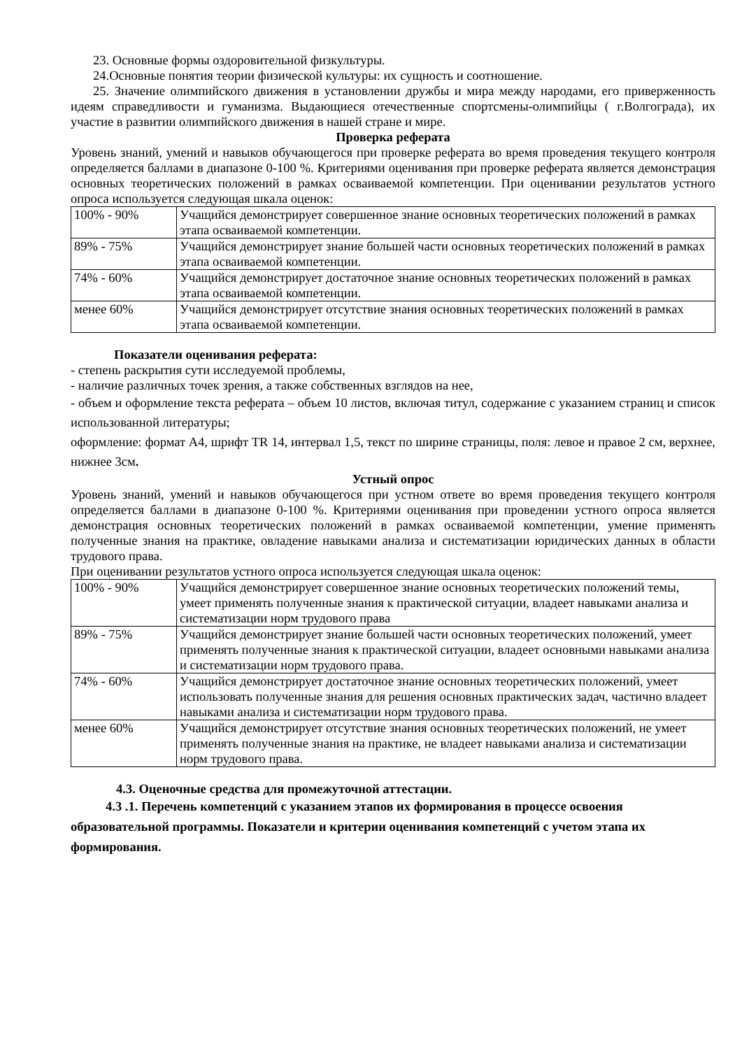23. Основные формы оздоровительной физкультуры.
24.Основные понятия теории физической культуры: их сущность и соотношение.
25. Значение олимпийского движения в установлении дружбы и мира между народами, его приверженность идеям справедливости и гуманизма. Выдающиеся отечественные спортсмены-олимпийцы ( г.Волгограда), их участие в развитии олимпийского движения в нашей стране и мире.
Проверка реферата
Уровень знаний, умений и навыков обучающегося при проверке реферата во время проведения текущего контроля определяется баллами в диапазоне 0-100 %. Критериями оценивания при проверке реферата является демонстрация основных теоретических положений в рамках осваиваемой компетенции. При оценивании результатов устного опроса используется следующая шкала оценок:
| 100% - 90% | Учащийся демонстрирует совершенное знание основных теоретических положений в рамках этапа осваиваемой компетенции. |
| 89% - 75% | Учащийся демонстрирует знание большей части основных теоретических положений в рамках этапа осваиваемой компетенции. |
| 74% - 60% | Учащийся демонстрирует достаточное знание основных теоретических положений в рамках этапа осваиваемой компетенции. |
| менее 60% | Учащийся демонстрирует отсутствие знания основных теоретических положений в рамках этапа осваиваемой компетенции. |
Показатели оценивания реферата:
- степень раскрытия сути исследуемой проблемы,
- наличие различных точек зрения, а также собственных взглядов на нее,
- объем и оформление текста реферата – объем 10 листов, включая титул, содержание с указанием страниц и список использованной литературы;
оформление: формат А4, шрифт TR 14, интервал 1,5, текст по ширине страницы, поля: левое и правое 2 см, верхнее, нижнее 3см.
Устный опрос
Уровень знаний, умений и навыков обучающегося при устном ответе во время проведения текущего контроля определяется баллами в диапазоне 0-100 %. Критериями оценивания при проведении устного опроса является демонстрация основных теоретических положений в рамках осваиваемой компетенции, умение применять полученные знания на практике, овладение навыками анализа и систематизации юридических данных в области трудового права.
При оценивании результатов устного опроса используется следующая шкала оценок:
| 100% - 90% | Учащийся демонстрирует совершенное знание основных теоретических положений темы, умеет применять полученные знания к практической ситуации, владеет навыками анализа и систематизации норм трудового права |
| 89% - 75% | Учащийся демонстрирует знание большей части основных теоретических положений, умеет применять полученные знания к практической ситуации, владеет основными навыками анализа и систематизации норм трудового права. |
| 74% - 60% | Учащийся демонстрирует достаточное знание основных теоретических положений, умеет использовать полученные знания для решения основных практических задач, частично владеет навыками анализа и систематизации норм трудового права. |
| менее 60% | Учащийся демонстрирует отсутствие знания основных теоретических положений, не умеет применять полученные знания на практике, не владеет навыками анализа и систематизации норм трудового права. |
4.3. Оценочные средства для промежуточной аттестации.
4.3 .1. Перечень компетенций с указанием этапов их формирования в процессе освоения образовательной программы. Показатели и критерии оценивания компетенций с учетом этапа их формирования.